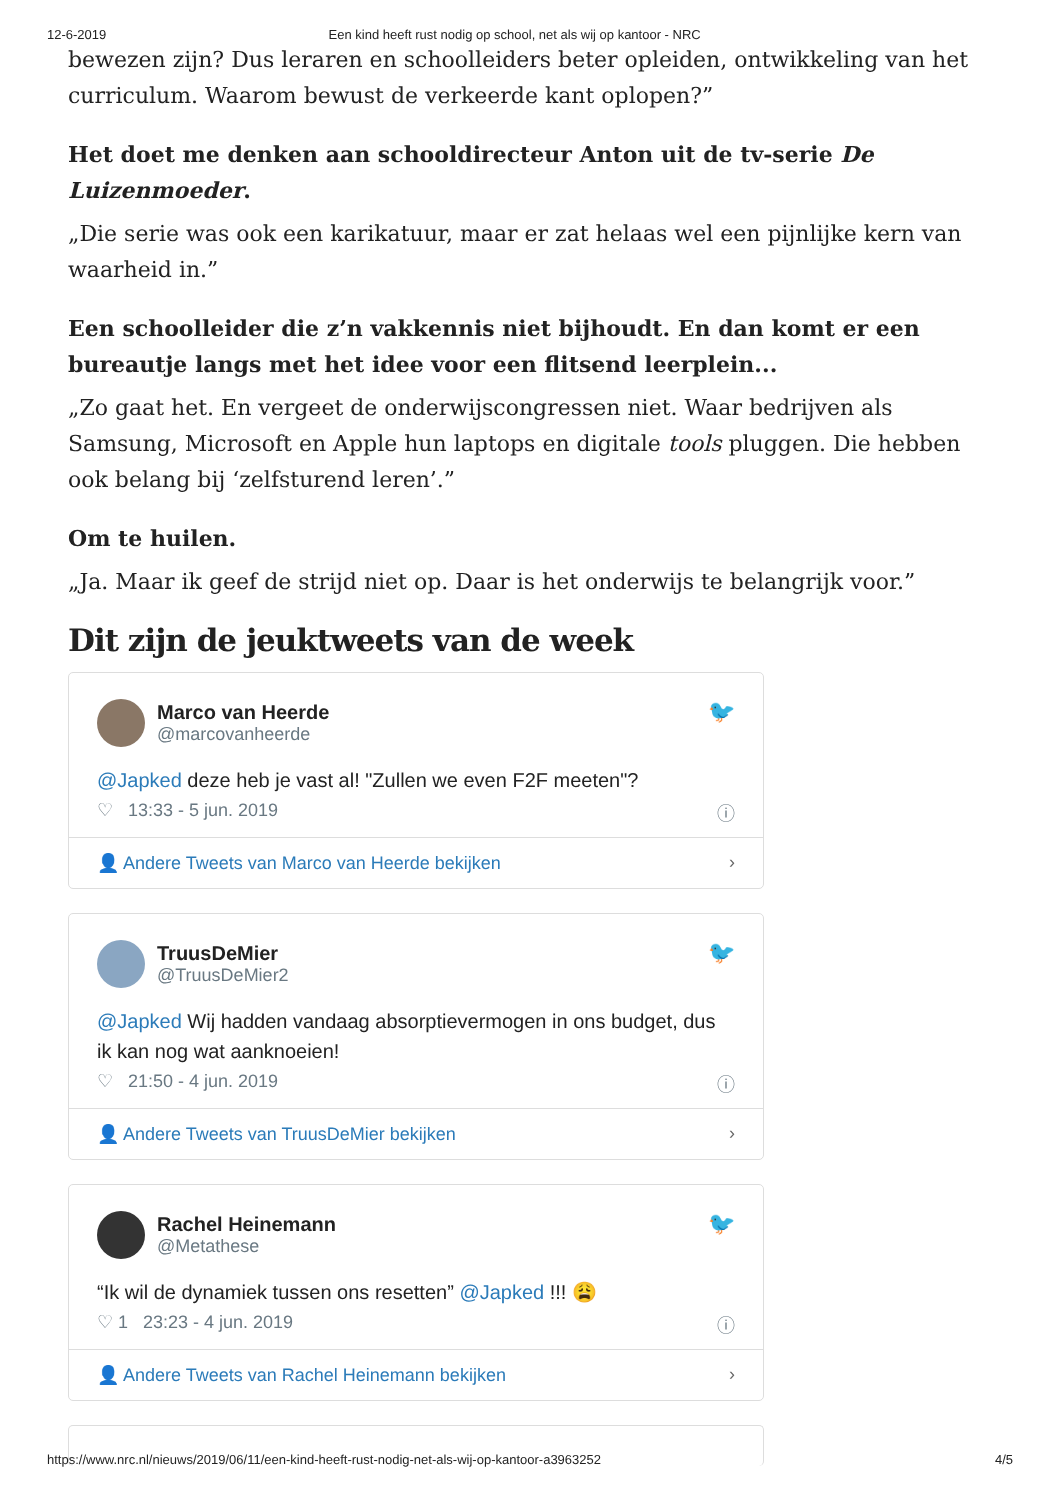12-6-2019 Een kind heeft rust nodig op school, net als wij op kantoor - NRC
bewezen zijn? Dus leraren en schoolleiders beter opleiden, ontwikkeling van het curriculum. Waarom bewust de verkeerde kant oplopen?”
Het doet me denken aan schooldirecteur Anton uit de tv-serie De Luizenmoeder.
„Die serie was ook een karikatuur, maar er zat helaas wel een pijnlijke kern van waarheid in.”
Een schoolleider die z’n vakkennis niet bijhoudt. En dan komt er een bureautje langs met het idee voor een flitsend leerplein...
„Zo gaat het. En vergeet de onderwijscongressen niet. Waar bedrijven als Samsung, Microsoft en Apple hun laptops en digitale tools pluggen. Die hebben ook belang bij ‘zelfsturend leren’.”
Om te huilen.
„Ja. Maar ik geef de strijd niet op. Daar is het onderwijs te belangrijk voor.”
Dit zijn de jeuktweets van de week
Marco van Heerde
@marcovanheerde
🐦
@Japked deze heb je vast al! "Zullen we even F2F meeten"?
♡ 13:33 - 5 jun. 2019 ⓘ
👤 Andere Tweets van Marco van Heerde bekijken ›
TruusDeMier
@TruusDeMier2
🐦
@Japked Wij hadden vandaag absorptievermogen in ons budget, dus ik kan nog wat aanknoeien!
♡ 21:50 - 4 jun. 2019 ⓘ
👤 Andere Tweets van TruusDeMier bekijken ›
Rachel Heinemann
@Metathese
🐦
“Ik wil de dynamiek tussen ons resetten” @Japked !!! 😩
♡ 1 23:23 - 4 jun. 2019 ⓘ
👤 Andere Tweets van Rachel Heinemann bekijken ›
https://www.nrc.nl/nieuws/2019/06/11/een-kind-heeft-rust-nodig-net-als-wij-op-kantoor-a3963252 4/5